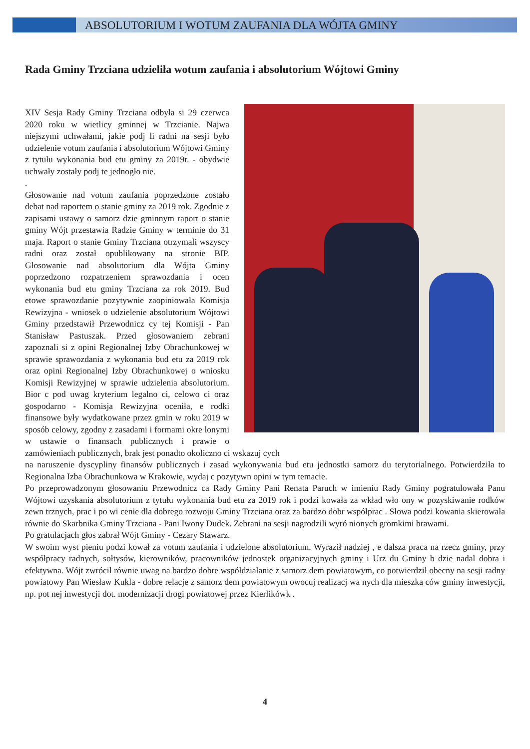ABSOLUTORIUM I WOTUM ZAUFANIA DLA WÓJTA GMINY
Rada Gminy Trzciana udzieliła wotum zaufania i absolutorium Wójtowi Gminy
XIV Sesja Rady Gminy Trzciana odbyła si 29 czerwca 2020 roku w wietlicy gminnej w Trzcianie. Najwa niejszymi uchwałami, jakie podj li radni na sesji było udzielenie votum zaufania i absolutorium Wójtowi Gminy z tytułu wykonania bud etu gminy za 2019r. - obydwie uchwały zostały podj te jednogło nie.
.
Głosowanie nad votum zaufania poprzedzone zostało debat nad raportem o stanie gminy za 2019 rok. Zgodnie z zapisami ustawy o samorz dzie gminnym raport o stanie gminy Wójt przestawia Radzie Gminy w terminie do 31 maja. Raport o stanie Gminy Trzciana otrzymali wszyscy radni oraz został opublikowany na stronie BIP. Głosowanie nad absolutorium dla Wójta Gminy poprzedzono rozpatrzeniem sprawozdania i ocen wykonania bud etu gminy Trzciana za rok 2019. Bud etowe sprawozdanie pozytywnie zaopiniowała Komisja Rewizyjna - wniosek o udzielenie absolutorium Wójtowi Gminy przedstawił Przewodnicz cy tej Komisji - Pan Stanisław Pastuszak. Przed głosowaniem zebrani zapoznali si z opini Regionalnej Izby Obrachunkowej w sprawie sprawozdania z wykonania bud etu za 2019 rok oraz opini Regionalnej Izby Obrachunkowej o wniosku Komisji Rewizyjnej w sprawie udzielenia absolutorium. Bior c pod uwag kryterium legalno ci, celowo ci oraz gospodarno - Komisja Rewizyjna oceniła, e rodki finansowe były wydatkowane przez gmin w roku 2019 w sposób celowy, zgodny z zasadami i formami okre lonymi w ustawie o finansach publicznych i prawie o zamówieniach publicznych, brak jest ponadto okoliczno ci wskazuj cych
na naruszenie dyscypliny finansów publicznych i zasad wykonywania bud etu jednostki samorz du terytorialnego. Potwierdziła to Regionalna Izba Obrachunkowa w Krakowie, wydaj c pozytywn opini w tym temacie.
Po przeprowadzonym głosowaniu Przewodnicz ca Rady Gminy Pani Renata Paruch w imieniu Rady Gminy pogratulowała Panu Wójtowi uzyskania absolutorium z tytułu wykonania bud etu za 2019 rok i podzi kowała za wkład wło ony w pozyskiwanie rodków zewn trznych, prac i po wi cenie dla dobrego rozwoju Gminy Trzciana oraz za bardzo dobr współprac . Słowa podzi kowania skierowała równie do Skarbnika Gminy Trzciana - Pani Iwony Dudek. Zebrani na sesji nagrodzili wyró nionych gromkimi brawami.
Po gratulacjach głos zabrał Wójt Gminy - Cezary Stawarz.
W swoim wyst pieniu podzi kował za votum zaufania i udzielone absolutorium. Wyraził nadziej , e dalsza praca na rzecz gminy, przy współpracy radnych, sołtysów, kierowników, pracowników jednostek organizacyjnych gminy i Urz du Gminy b dzie nadal dobra i efektywna. Wójt zwrócił równie uwag na bardzo dobre współdziałanie z samorz dem powiatowym, co potwierdził obecny na sesji radny powiatowy Pan Wiesław Kukla - dobre relacje z samorz dem powiatowym owocuj realizacj wa nych dla mieszka ców gminy inwestycji, np. pot nej inwestycji dot. modernizacji drogi powiatowej przez Kierlikówk .
4